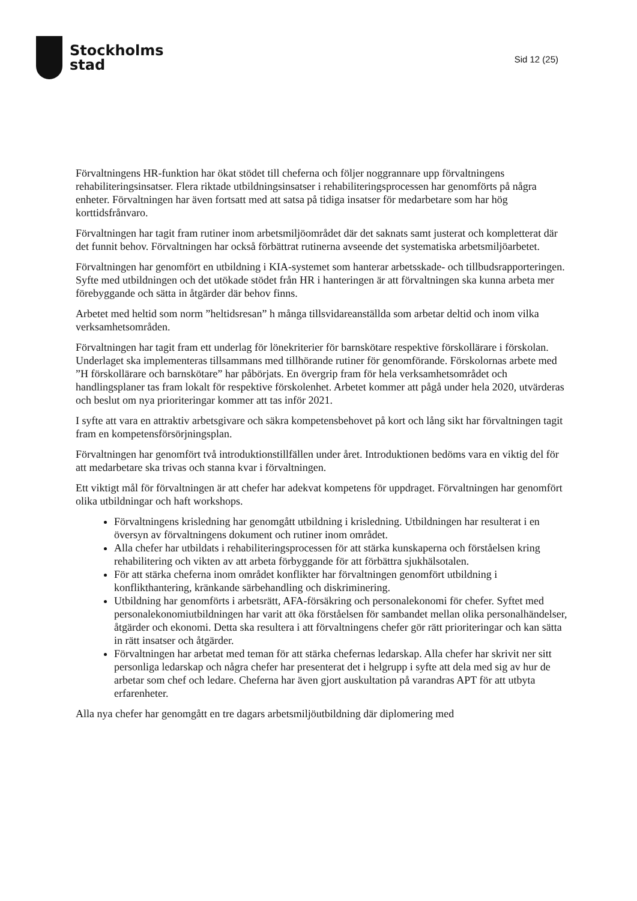Stockholms
stad
Sid 12 (25)
Förvaltningens HR-funktion har ökat stödet till cheferna och följer noggrannare upp förvaltningens rehabiliteringsinsatser. Flera riktade utbildningsinsatser i rehabiliteringsprocessen har genomförts på några enheter. Förvaltningen har även fortsatt med att satsa på tidiga insatser för medarbetare som har hög korttidsfrånvaro.
Förvaltningen har tagit fram rutiner inom arbetsmiljöområdet där det saknats samt justerat och kompletterat där det funnit behov. Förvaltningen har också förbättrat rutinerna avseende det systematiska arbetsmiljöarbetet.
Förvaltningen har genomfört en utbildning i KIA-systemet som hanterar arbetsskade- och tillbudsrapporteringen. Syfte med utbildningen och det utökade stödet från HR i hanteringen är att förvaltningen ska kunna arbeta mer förebyggande och sätta in åtgärder där behov finns.
Arbetet med heltid som norm ”heltidsresan” h många tillsvidareanställda som arbetar deltid och inom vilka verksamhetsområden.
Förvaltningen har tagit fram ett underlag för lönekriterier för barnskötare respektive förskollärare i förskolan. Underlaget ska implementeras tillsammans med tillhörande rutiner för genomförande. Förskolornas arbete med ”H förskollärare och barnskötare” har påbörjats. En övergrip fram för hela verksamhetsområdet och handlingsplaner tas fram lokalt för respektive förskolenhet. Arbetet kommer att pågå under hela 2020, utvärderas och beslut om nya prioriteringar kommer att tas inför 2021.
I syfte att vara en attraktiv arbetsgivare och säkra kompetensbehovet på kort och lång sikt har förvaltningen tagit fram en kompetensförsörjningsplan.
Förvaltningen har genomfört två introduktionstillfällen under året. Introduktionen bedöms vara en viktig del för att medarbetare ska trivas och stanna kvar i förvaltningen.
Ett viktigt mål för förvaltningen är att chefer har adekvat kompetens för uppdraget. Förvaltningen har genomfört olika utbildningar och haft workshops.
Förvaltningens krisledning har genomgått utbildning i krisledning. Utbildningen har resulterat i en översyn av förvaltningens dokument och rutiner inom området.
Alla chefer har utbildats i rehabiliteringsprocessen för att stärka kunskaperna och förståelsen kring rehabilitering och vikten av att arbeta förbyggande för att förbättra sjukhälsotalen.
För att stärka cheferna inom området konflikter har förvaltningen genomfört utbildning i konflikthantering, kränkande särbehandling och diskriminering.
Utbildning har genomförts i arbetsrätt, AFA-försäkring och personalekonomi för chefer. Syftet med personalekonomiutbildningen har varit att öka förståelsen för sambandet mellan olika personalhändelser, åtgärder och ekonomi. Detta ska resultera i att förvaltningens chefer gör rätt prioriteringar och kan sätta in rätt insatser och åtgärder.
Förvaltningen har arbetat med teman för att stärka chefernas ledarskap. Alla chefer har skrivit ner sitt personliga ledarskap och några chefer har presenterat det i helgrupp i syfte att dela med sig av hur de arbetar som chef och ledare. Cheferna har även gjort auskultation på varandras APT för att utbyta erfarenheter.
Alla nya chefer har genomgått en tre dagars arbetsmiljöutbildning där diplomering med